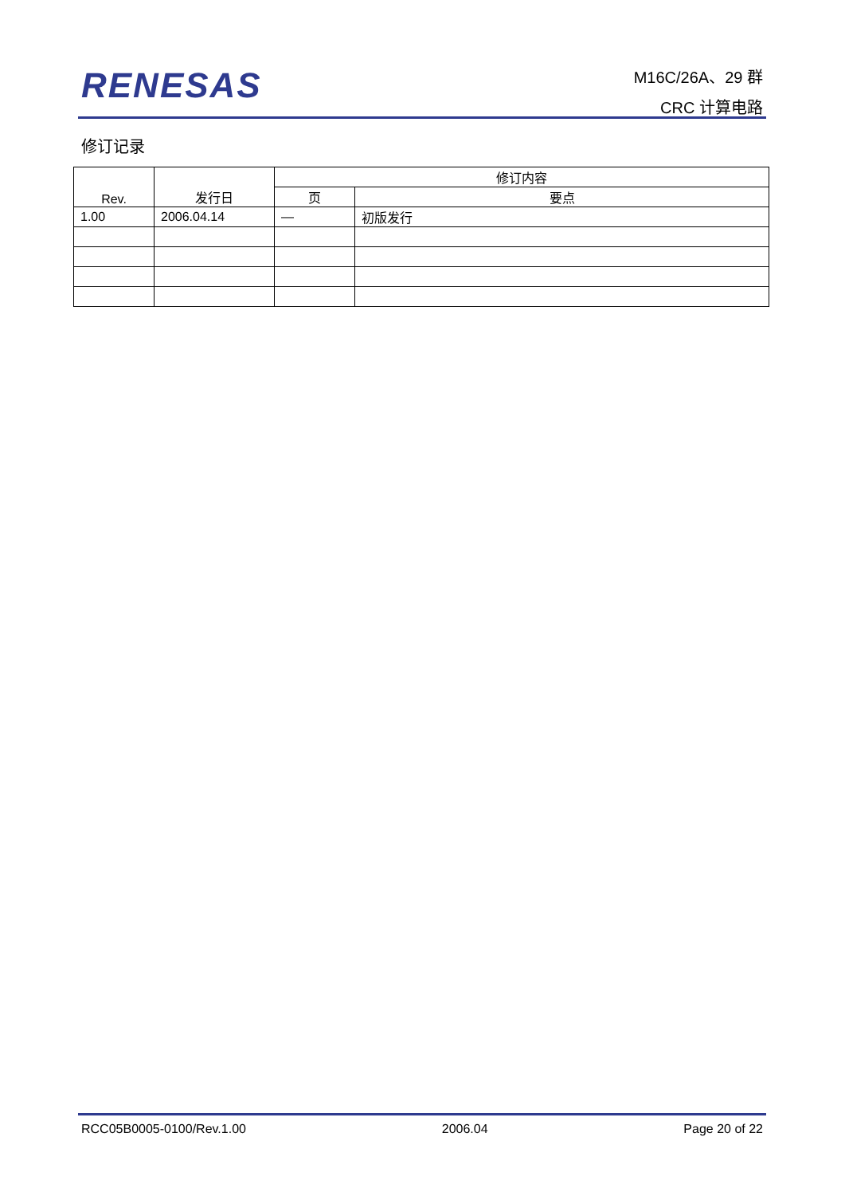RENESAS
M16C/26A、29 群
CRC 计算电路
修订记录
| Rev. | 发行日 | 修订内容 | |
| --- | --- | --- | --- |
| | | 页 | 要点 |
| 1.00 | 2006.04.14 | — | 初版发行 |
RCC05B0005-0100/Rev.1.00 2006.04 Page 20 of 22